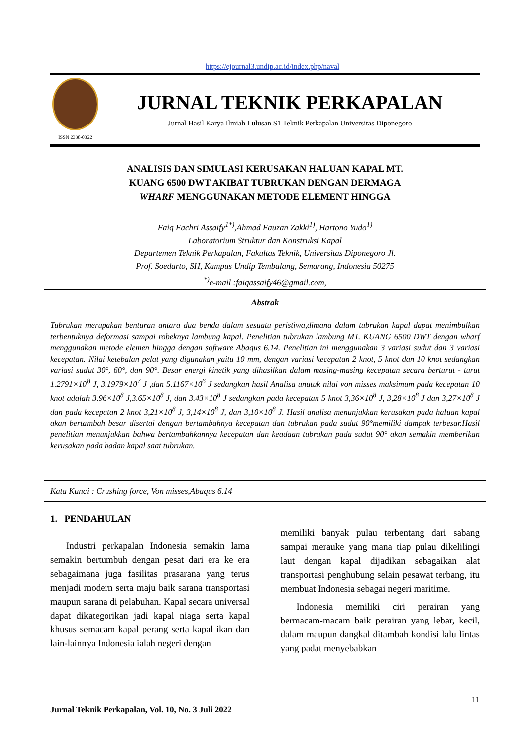https://ejournal3.undip.ac.id/index.php/naval
ISSN 2338-0322
JURNAL TEKNIK PERKAPALAN
Jurnal Hasil Karya Ilmiah Lulusan S1 Teknik Perkapalan Universitas Diponegoro
ANALISIS DAN SIMULASI KERUSAKAN HALUAN KAPAL MT.
KUANG 6500 DWT AKIBAT TUBRUKAN DENGAN DERMAGA
WHARF MENGGUNAKAN METODE ELEMENT HINGGA
Faiq Fachri Assaify<sup>1*)</sup>,Ahmad Fauzan Zakki<sup>1)</sup>, Hartono Yudo<sup>1)</sup>
Laboratorium Struktur dan Konstruksi Kapal
Departemen Teknik Perkapalan, Fakultas Teknik, Universitas Diponegoro Jl.
Prof. Soedarto, SH, Kampus Undip Tembalang, Semarang, Indonesia 50275
<sup>*)</sup> e-mail :faiqassaify46@gmail.com,
Abstrak
Tubrukan merupakan benturan antara dua benda dalam sesuatu peristiwa,dimana dalam tubrukan kapal dapat menimbulkan terbentuknya deformasi sampai robeknya lambung kapal. Penelitian tubrukan lambung MT. KUANG 6500 DWT dengan wharf menggunakan metode elemen hingga dengan software Abaqus 6.14. Penelitian ini menggunakan 3 variasi sudut dan 3 variasi kecepatan. Nilai ketebalan pelat yang digunakan yaitu 10 mm, dengan variasi kecepatan 2 knot, 5 knot dan 10 knot sedangkan variasi sudut 30°, 60°, dan 90°. Besar energi kinetik yang dihasilkan dalam masing-masing kecepatan secara berturut - turut 1.2791×10<sup>8</sup> J, 3.1979×10<sup>7</sup> J ,dan 5.1167×10<sup>6</sup> J sedangkan hasil Analisa unutuk nilai von misses maksimum pada kecepatan 10 knot adalah 3.96×10<sup>8</sup> J,3.65×10<sup>8</sup> J, dan 3.43×10<sup>8</sup> J sedangkan pada kecepatan 5 knot 3,36×10<sup>8</sup> J, 3,28×10<sup>8</sup> J dan 3,27×10<sup>8</sup> J dan pada kecepatan 2 knot 3,21×10<sup>8</sup> J, 3,14×10<sup>8</sup> J, dan 3,10×10<sup>8</sup> J. Hasil analisa menunjukkan kerusakan pada haluan kapal akan bertambah besar disertai dengan bertambahnya kecepatan dan tubrukan pada sudut 90°memiliki dampak terbesar.Hasil penelitian menunjukkan bahwa bertambahkannya kecepatan dan keadaan tubrukan pada sudut 90° akan semakin memberikan kerusakan pada badan kapal saat tubrukan.
Kata Kunci : Crushing force, Von misses,Abaqus 6.14
1. PENDAHULAN
Industri perkapalan Indonesia semakin lama semakin bertumbuh dengan pesat dari era ke era sebagaimana juga fasilitas prasarana yang terus menjadi modern serta maju baik sarana transportasi maupun sarana di pelabuhan. Kapal secara universal dapat dikategorikan jadi kapal niaga serta kapal khusus semacam kapal perang serta kapal ikan dan lain-lainnya Indonesia ialah negeri dengan
memiliki banyak pulau terbentang dari sabang sampai merauke yang mana tiap pulau dikelilingi laut dengan kapal dijadikan sebagaikan alat transportasi penghubung selain pesawat terbang, itu membuat Indonesia sebagai negeri maritime.
Indonesia memiliki ciri perairan yang bermacam-macam baik perairan yang lebar, kecil, dalam maupun dangkal ditambah kondisi lalu lintas yang padat menyebabkan
11
Jurnal Teknik Perkapalan, Vol. 10, No. 3 Juli 2022